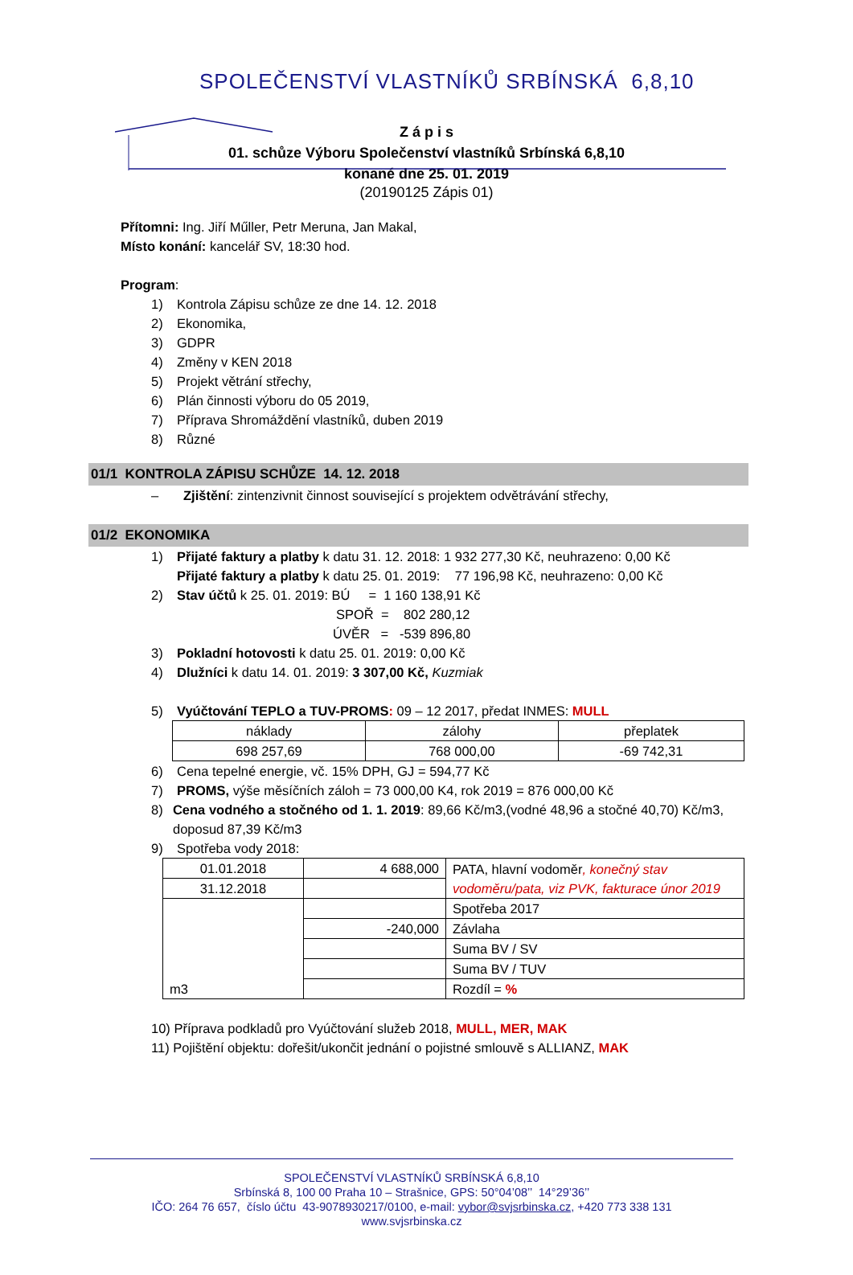SPOLEČENSTVÍ VLASTNÍKŮ SRBÍNSKÁ 6,8,10
Z á p i s
01. schůze Výboru Společenství vlastníků Srbínská 6,8,10
konané dne 25. 01. 2019
(20190125 Zápis 01)
Přítomni: Ing. Jiří Műller, Petr Meruna, Jan Makal,
Místo konání: kancelář SV, 18:30 hod.
Program:
1) Kontrola Zápisu schůze ze dne 14. 12. 2018
2) Ekonomika,
3) GDPR
4) Změny v KEN 2018
5) Projekt větrání střechy,
6) Plán činnosti výboru do 05 2019,
7) Příprava Shromáždění vlastníků, duben 2019
8) Různé
01/1 KONTROLA ZÁPISU SCHŮZE 14. 12. 2018
– Zjištění: zintenzivnit činnost související s projektem odvětrávání střechy,
01/2 EKONOMIKA
1) Přijaté faktury a platby k datu 31. 12. 2018: 1 932 277,30 Kč, neuhrazeno: 0,00 Kč
Přijaté faktury a platby k datu 25. 01. 2019: 77 196,98 Kč, neuhrazeno: 0,00 Kč
2) Stav účtů k 25. 01. 2019: BÚ = 1 160 138,91 Kč
SPOŘ = 802 280,12
ÚVĚR = -539 896,80
3) Pokladní hotovosti k datu 25. 01. 2019: 0,00 Kč
4) Dlužníci k datu 14. 01. 2019: 3 307,00 Kč, Kuzmiak
5) Vyúčtování TEPLO a TUV-PROMS: 09 – 12 2017, předat INMES: MULL
| náklady | zálohy | přeplatek |
| 698 257,69 | 768 000,00 | -69 742,31 |
6) Cena tepelné energie, vč. 15% DPH, GJ = 594,77 Kč
7) PROMS, výše měsíčních záloh = 73 000,00 K4, rok 2019 = 876 000,00 Kč
8) Cena vodného a stočného od 1. 1. 2019: 89,66 Kč/m3,(vodné 48,96 a stočné 40,70) Kč/m3, doposud 87,39 Kč/m3
9) Spotřeba vody 2018:
| 01.01.2018 | 4 688,000 | PATA, hlavní vodoměr , konečný stav vodoměru/pata, viz PVK, fakturace únor 2019 |
| 31.12.2018 | | |
| m3 | | Spotřeba 2017 |
| | -240,000 | Závlaha |
| | | Suma BV / SV |
| | | Suma BV / TUV |
| | | Rozdíl = % |
10) Příprava podkladů pro Vyúčtování služeb 2018, MULL, MER, MAK
11) Pojištění objektu: dořešit/ukončit jednání o pojistné smlouvě s ALLIANZ, MAK
SPOLEČENSTVÍ VLASTNÍKŮ SRBÍNSKÁ 6,8,10
Srbínská 8, 100 00 Praha 10 – Strašnice, GPS: 50°04’08’’ 14°29’36’’
IČO: 264 76 657, číslo účtu 43-9078930217/0100, e-mail: vybor@svjsrbinska.cz, +420 773 338 131
www.svjsrbinska.cz